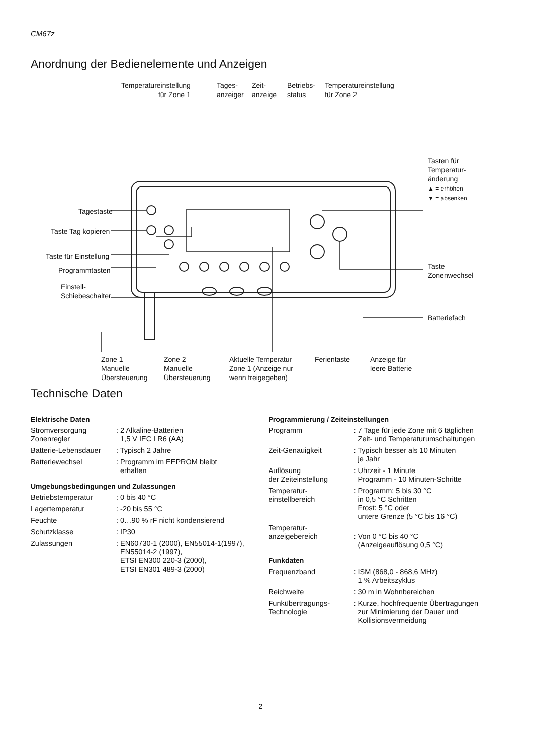CM67z
Anordnung der Bedienelemente und Anzeigen
Temperatureinstellung
für Zone 1
Tages-
anzeiger
Zeit-
anzeige
Betriebs-
status
Temperatureinstellung
für Zone 2
Tasten für
Temperatur-
änderung
▲ = erhöhen
▼ = absenken
Tagestaste
Taste Tag kopieren
Taste für Einstellung
Programmtasten
Einstell-
Schiebeschalter
Taste
Zonenwechsel
Batteriefach
Zone 1
Manuelle
Übersteuerung
Zone 2
Manuelle
Übersteuerung
Aktuelle Temperatur
Zone 1 (Anzeige nur
wenn freigegeben)
Ferientaste
Anzeige für
leere Batterie
Technische Daten
Elektrische Daten
| Stromversorgung Zonenregler | : 2 Alkaline-Batterien 1,5 V IEC LR6 (AA) |
| Batterie-Lebensdauer | : Typisch 2 Jahre |
| Batteriewechsel | : Programm im EEPROM bleibt erhalten |
Umgebungsbedingungen und Zulassungen
| Betriebstemperatur | : 0 bis 40 °C |
| Lagertemperatur | : -20 bis 55 °C |
| Feuchte | : 0…90 % rF nicht kondensierend |
| Schutzklasse | : IP30 |
| Zulassungen | : EN60730-1 (2000), EN55014-1(1997), EN55014-2 (1997), ETSI EN300 220-3 (2000), ETSI EN301 489-3 (2000) |
Programmierung / Zeiteinstellungen
| Programm | : 7 Tage für jede Zone mit 6 täglichen Zeit- und Temperaturumschaltungen |
| Zeit-Genauigkeit | : Typisch besser als 10 Minuten je Jahr |
| Auflösung der Zeiteinstellung | : Uhrzeit - 1 Minute Programm - 10 Minuten-Schritte |
| Temperatur- einstellbereich | : Programm: 5 bis 30 °C in 0,5 °C Schritten Frost: 5 °C oder untere Grenze (5 °C bis 16 °C) |
| Temperatur- anzeigebereich | : Von 0 °C bis 40 °C (Anzeigeauflösung 0,5 °C) |
Funkdaten
| Frequenzband | : ISM (868,0 - 868,6 MHz) 1 % Arbeitszyklus |
| Reichweite | : 30 m in Wohnbereichen |
| Funkübertragungs- Technologie | : Kurze, hochfrequente Übertragungen zur Minimierung der Dauer und Kollisionsvermeidung |
2